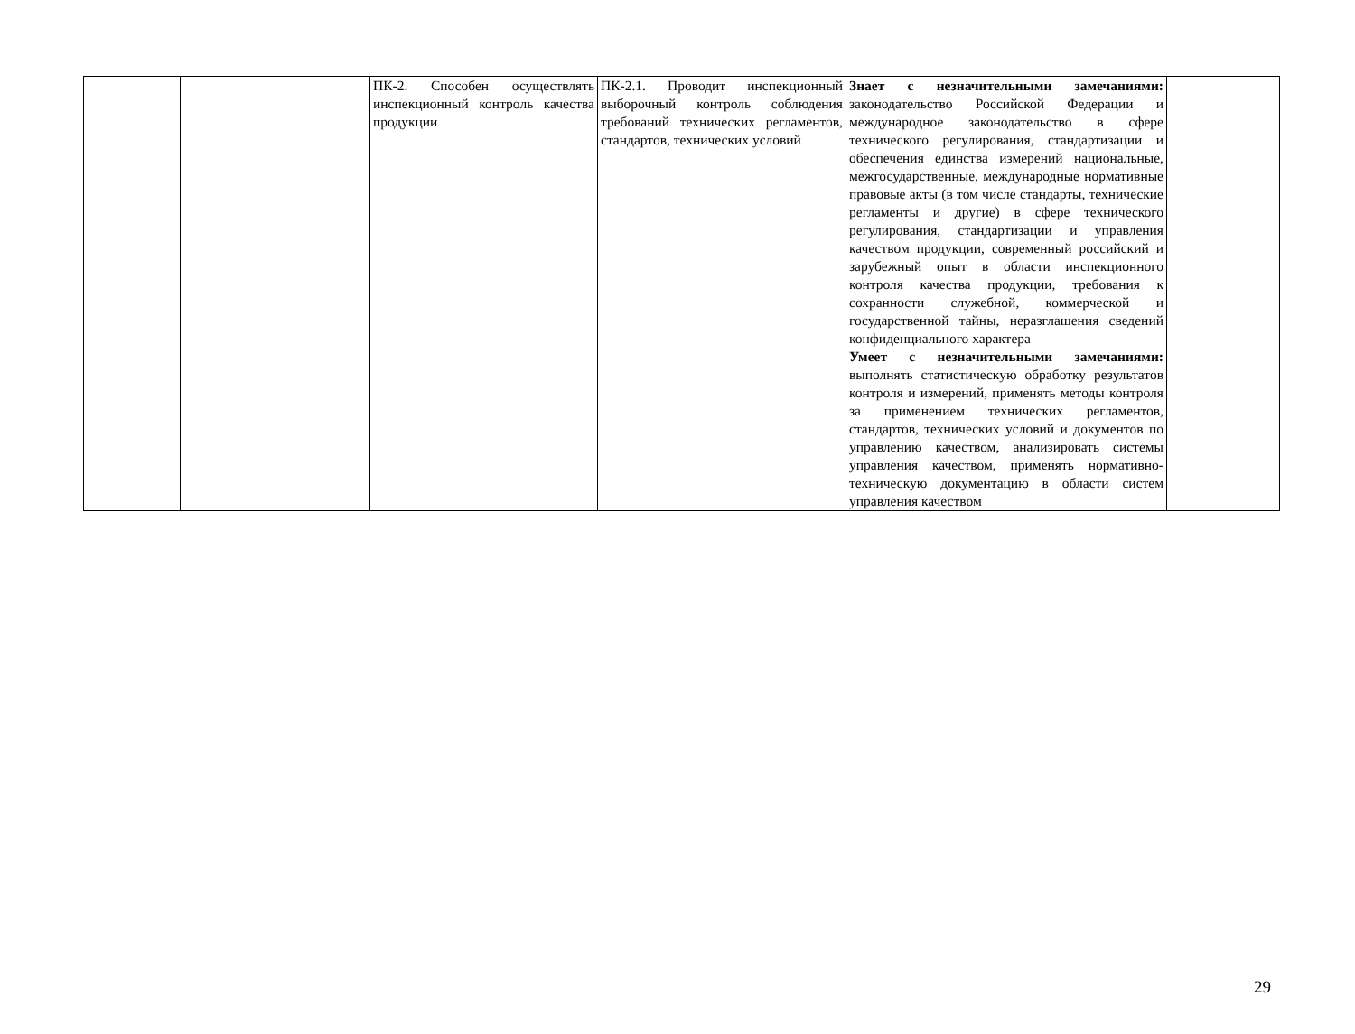| | | ПК-2. Способен осуществлять инспекционный контроль качества продукции | ПК-2.1. Проводит инспекционный выборочный контроль соблюдения требований технических регламентов, стандартов, технических условий | Знает с незначительными замечаниями: законодательство Российской Федерации и международное законодательство в сфере технического регулирования, стандартизации и обеспечения единства измерений национальные, межгосударственные, международные нормативные правовые акты (в том числе стандарты, технические регламенты и другие) в сфере технического регулирования, стандартизации и управления качеством продукции, современный российский и зарубежный опыт в области инспекционного контроля качества продукции, требования к сохранности служебной, коммерческой и государственной тайны, неразглашения сведений конфиденциального характера Умеет с незначительными замечаниями: выполнять статистическую обработку результатов контроля и измерений, применять методы контроля за применением технических регламентов, стандартов, технических условий и документов по управлению качеством, анализировать системы управления качеством, применять нормативно-техническую документацию в области систем управления качеством | |
29